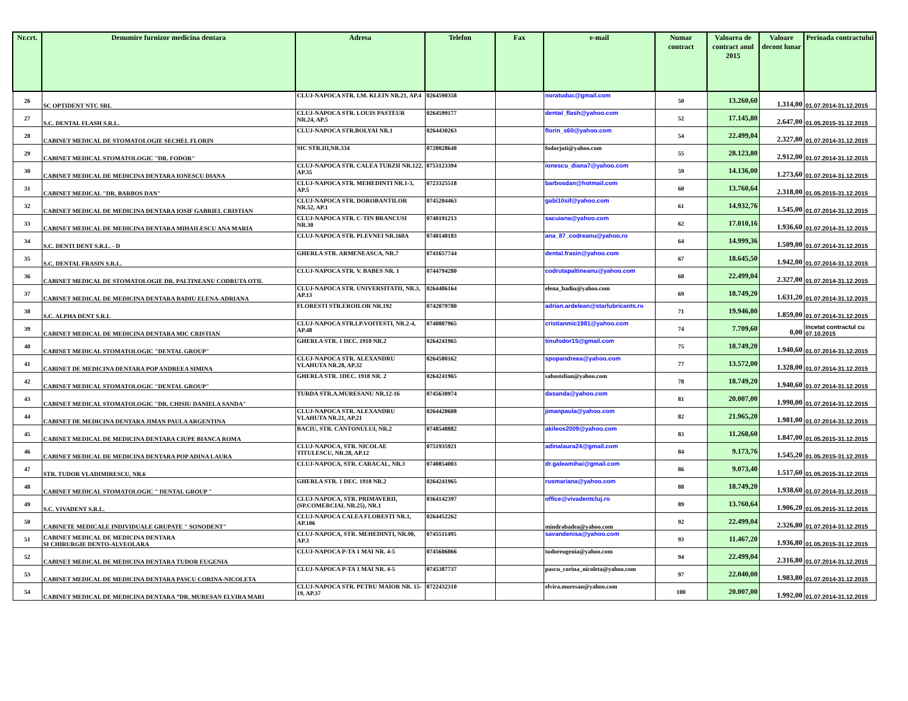| Nr.crt. | Denumire furnizor medicina dentara | Adresa | Telefon | Fax | e-mail | Numar contract | Valoarea de contract anul 2015 | Valoare decont lunar | Perioada contractului |
| --- | --- | --- | --- | --- | --- | --- | --- | --- | --- |
| 26 | SC OPTIDENT NTC SRL | CLUJ-NAPOCA STR. I.M. KLEIN NR.21, AP.4 | 0264590358 | | noratuduc@gmail.com | 50 | 13.260,60 | 1.314,00 | 01.07.2014-31.12.2015 |
| 27 | S.C. DENTAL FLASH S.R.L. | CLUJ-NAPOCA STR. LOUIS PASTEUR NR.24, AP.5 | 0264599177 | | dental_flash@yahoo.com | 52 | 17.145,80 | 2.647,00 | 01.05.2015-31.12.2015 |
| 28 | CABINET MEDICAL DE STOMATOLOGIE SECHEL FLORIN | CLUJ-NAPOCA STR.BOLYAI NR.1 | 0264430263 | | florin_s60@yahoo.com | 54 | 22.499,04 | 2.327,80 | 01.07.2014-31.12.2015 |
| 29 | CABINET MEDICAL STOMATOLOGIC "DR. FODOR" | SIC STR.III,NR.334 | 0720028648 | | fodorjuti@yahoo.com | 55 | 28.123,80 | 2.912,00 | 01.07.2014-31.12.2015 |
| 30 | CABINET MEDICAL DE MEDICINA DENTARA IONESCU DIANA | CLUJ-NAPOCA STR. CALEA TURZII NR.122, AP.35 | 0753123394 | | ionescu_diana7@yahoo.com | 59 | 14.136,00 | 1.273,60 | 01.07.2014-31.12.2015 |
| 31 | CABINET MEDICAL "DR. BARBOS DAN" | CLUJ-NAPOCA STR. MEHEDINTI NR.1-3, AP.5 | 0723325518 | | barbosdan@hotmail.com | 60 | 13.760,64 | 2.318,00 | 01.05.2015-31.12.2015 |
| 32 | CABINET MEDICAL DE MEDICINA DENTARA IOSIF GABRIEL CRISTIAN | CLUJ-NAPOCA STR. DOROBANTILOR NR.52, AP.1 | 0745204463 | | gabi10sif@yahoo.com | 61 | 14.932,76 | 1.545,00 | 01.07.2014-31.12.2015 |
| 33 | CABINET MEDICAL DE MEDICINA DENTARA MIHAILESCU ANA MARIA | CLUJ-NAPOCA STR. C-TIN BRANCUSI NR.30 | 0740191213 | | sacuiana@yahoo.com | 62 | 17.010,16 | 1.936,60 | 01.07.2014-31.12.2015 |
| 34 | S.C. DENTI DENT S.R.L. - D | CLUJ-NAPOCA STR. PLEVNEI NR.160A | 0740140183 | | ana_87_codreanu@yahoo.ro | 64 | 14.999,36 | 1.509,00 | 01.07.2014-31.12.2015 |
| 35 | S.C. DENTAL FRASIN S.R.L. | GHERLA STR. ARMENEASCA, NR.7 | 0741657744 | | dental.frasin@yahoo.com | 67 | 18.645,50 | 1.942,00 | 01.07.2014-31.12.2015 |
| 36 | CABINET MEDICAL DE STOMATOLOGIE DR. PALTINEANU CODRUTA OTIL | CLUJ-NAPOCA STR. V. BABES NR. 1 | 0744794280 | | codrutapaltineanu@yahoo.com | 68 | 22.499,04 | 2.327,00 | 01.07.2014-31.12.2015 |
| 37 | CABINET MEDICAL DE MEDICINA DENTARA BADIU ELENA-ADRIANA | CLUJ-NAPOCA STR. UNIVERSITATII, NR.3, AP.13 | 0264406164 | | elena_badiu@yahoo.com | 69 | 18.749,20 | 1.631,20 | 01.07.2014-31.12.2015 |
| 38 | S.C. ALPHA DENT S.R.L | FLORESTI STR.EROILOR NR.192 | 0742079780 | | adrian.ardelean@starlubricants.ro | 71 | 19.946,80 | 1.859,00 | 01.07.2014-31.12.2015 |
| 39 | CABINET MEDICAL DE MEDICINA DENTARA MIC CRISTIAN | CLUJ-NAPOCA STR.I.P.VOITESTI, NR.2-4, AP.48 | 0740807965 | | cristianmic1981@yahoo.com | 74 | 7.709,60 | 0,00 | Incetat contractul cu 07.10.2015 |
| 40 | CABINET MEDICAL STOMATOLOGIC "DENTAL GROUP" | GHERLA STR. 1 DEC. 1918 NR.2 | 0264241965 | | tinufodor15@gmail.com | 75 | 18.749,20 | 1.940,60 | 01.07.2014-31.12.2015 |
| 41 | CABINET DE MEDICINA DENTARA POP ANDREEA SIMINA | CLUJ-NAPOCA STR. ALEXANDRU VLAHUTA NR.28, AP.32 | 0264580162 | | spopandreea@yahoo.com | 77 | 13.572,00 | 1.328,00 | 01.07.2014-31.12.2015 |
| 42 | CABINET MEDICAL STOMATOLOGIC "DENTAL GROUP" | GHERLA STR. 1DEC. 1918 NR. 2 | 0264241965 | | sabostelian@yahoo.com | 78 | 18.749,20 | 1.940,60 | 01.07.2014-31.12.2015 |
| 43 | CABINET MEDICAL STOMATOLOGIC "DR. CHISIU DANIELA SANDA" | TURDA STR.A.MURESANU NR.12-16 | 0745630974 | | dasanda@yahoo.com | 81 | 20.007,00 | 1.990,00 | 01.07.2014-31.12.2015 |
| 44 | CABINET DE MEDICINA DENTARA JIMAN PAULA ARGENTINA | CLUJ-NAPOCA STR. ALEXANDRU VLAHUTA NR.21, AP.21 | 0264420608 | | jimanpaula@yahoo.com | 82 | 21.965,20 | 1.981,00 | 01.07.2014-31.12.2015 |
| 45 | CABINET MEDICAL DE MEDICINA DENTARA CIUPE BIANCA ROMA | BACIU, STR. CANTONULUI, NR.2 | 0748548882 | | akileos2009@yahoo.com | 83 | 11.268,60 | 1.847,00 | 01.05.2015-31.12.2015 |
| 46 | CABINET MEDICAL DE MEDICINA DENTARA POP ADINA LAURA | CLUJ-NAPOCA, STR. NICOLAE TITULESCU, NR.28, AP.12 | 0751935921 | | adinalaura24@gmail.com | 84 | 9.173,76 | 1.545,20 | 01.05.2015-31.12.2015 |
| 47 | STR. TUDOR VLADIMIRESCU, NR.6 | CLUJ-NAPOCA, STR. CARACAL, NR.3 | 0740854003 | | dr.galeamihai@gmail.com | 86 | 9.073,40 | 1.517,60 | 01.05.2015-31.12.2015 |
| 48 | CABINET MEDICAL STOMATOLOGIC " DENTAL GROUP " | GHERLA STR. 1 DEC. 1918 NR.2 | 0264241965 | | rusmariana@yahoo.com | 88 | 18.749,20 | 1.938,60 | 01.07.2014-31.12.2015 |
| 49 | S.C. VIVADENT S.R.L. | CLUJ-NAPOCA, STR. PRIMAVERII, (SP.COMERCIAL NR.25), NR.1 | 0364142397 | | office@vivadentcluj.ro | 89 | 13.760,64 | 1.906,20 | 01.05.2015-31.12.2015 |
| 50 | CABINETE MEDICALE INDIVIDUALE GRUPATE " SONODENT" | CLUJ-NAPOCA CALEA FLORESTI NR.1, AP.106 | 0264452262 | | mindrabadea@yahoo.com | 92 | 22.499,04 | 2.326,80 | 01.07.2014-31.12.2015 |
| 51 | CABINET MEDICAL DE MEDICINA DENTARA SI CHIRURGIE DENTO-ALVEOLARA | CLUJ-NAPOCA, STR. MEHEDINTI, NR.90, AP.3 | 0745511495 | | savandenisa@yahoo.com | 93 | 11.467,20 | 1.936,80 | 01.05.2015-31.12.2015 |
| 52 | CABINET MEDICAL DE MEDICINA DENTARA TUDOR EUGENIA | CLUJ-NAPOCA P-TA 1 MAI NR. 4-5 | 0745606066 | | tudoreugenia@yahoo.com | 94 | 22.499,04 | 2.316,80 | 01.07.2014-31.12.2015 |
| 53 | CABINET MEDICAL DE MEDICINA DENTARA PASCU CORINA-NICOLETA | CLUJ-NAPOCA P-TA 1 MAI NR. 4-5 | 0745387737 | | pascu_corina_nicoleta@yahoo.com | 97 | 22.040,00 | 1.983,80 | 01.07.2014-31.12.2015 |
| 54 | CABINET MEDICAL DE MEDICINA DENTARA ”DR. MURESAN ELVIRA MARI | CLUJ-NAPOCA STR. PETRU MAIOR NR. 15-19, AP.37 | 0722432310 | | elvira.muresan@yahoo.com | 100 | 20.007,00 | 1.992,00 | 01.07.2014-31.12.2015 |